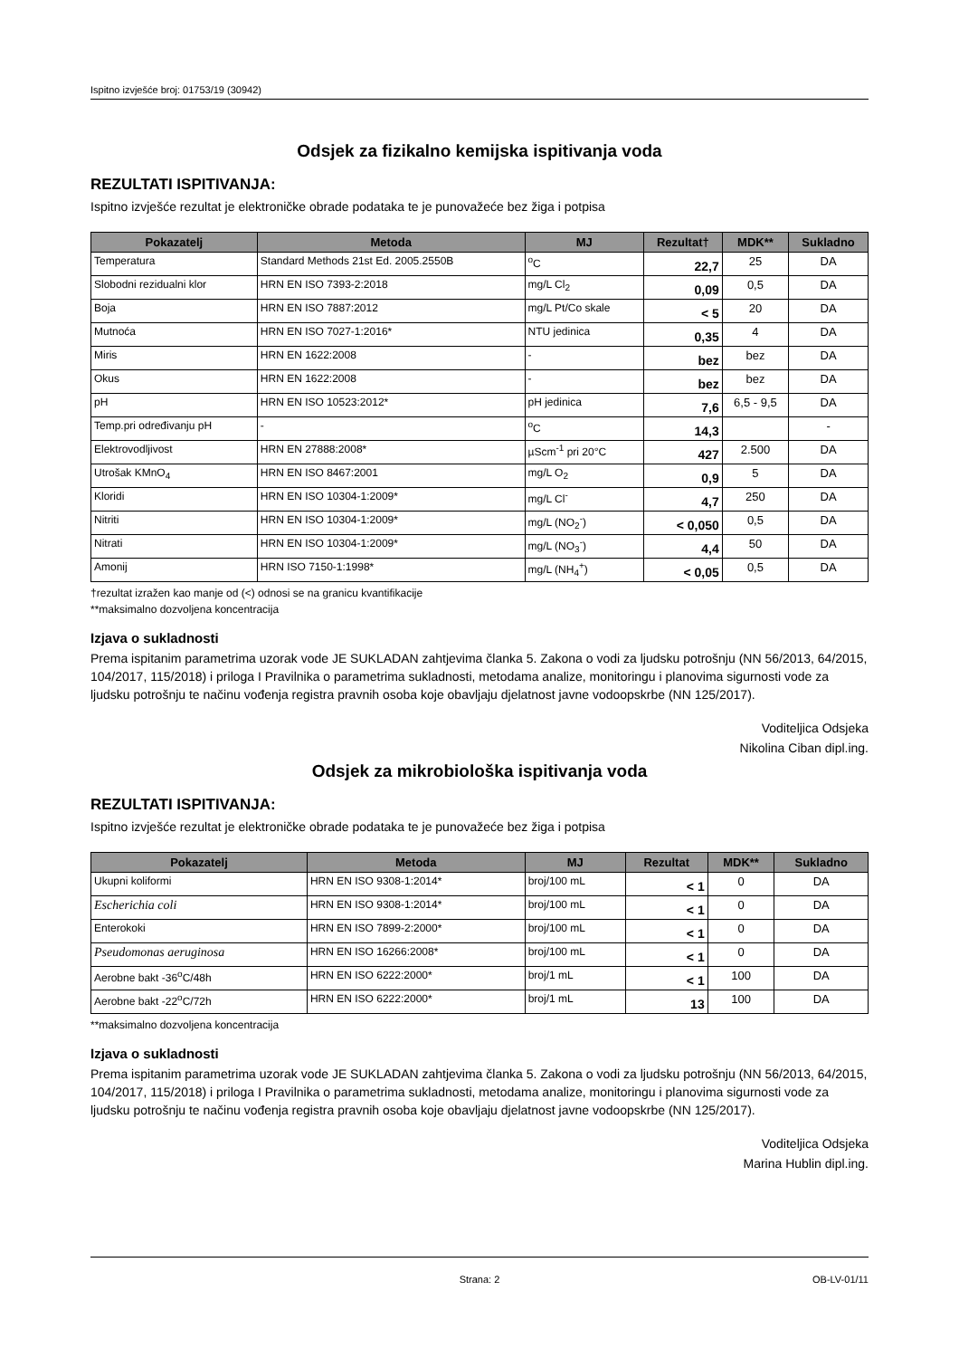Ispitno izvješće broj: 01753/19 (30942)
Odsjek za fizikalno kemijska ispitivanja voda
REZULTATI ISPITIVANJA:
Ispitno izvješće rezultat je elektroničke obrade podataka te je punovažeće bez žiga i potpisa
| Pokazatelj | Metoda | MJ | Rezultat† | MDK** | Sukladno |
| --- | --- | --- | --- | --- | --- |
| Temperatura | Standard Methods 21st Ed. 2005.2550B | <sup>o</sup> C | 22,7 | 25 | DA |
| Slobodni rezidualni klor | HRN EN ISO 7393-2:2018 | mg/L Cl<sub>2</sub> | 0,09 | 0,5 | DA |
| Boja | HRN EN ISO 7887:2012 | mg/L Pt/Co skale | < 5 | 20 | DA |
| Mutnoća | HRN EN ISO 7027-1:2016* | NTU jedinica | 0,35 | 4 | DA |
| Miris | HRN EN 1622:2008 | - | bez | bez | DA |
| Okus | HRN EN 1622:2008 | - | bez | bez | DA |
| pH | HRN EN ISO 10523:2012* | pH jedinica | 7,6 | 6,5 - 9,5 | DA |
| Temp.pri određivanju pH | - | <sup>o</sup> C | 14,3 | | - |
| Elektrovodljivost | HRN EN 27888:2008* | µScm<sup>-1</sup> pri 20°C | 427 | 2.500 | DA |
| Utrošak KMnO<sub>4</sub> | HRN EN ISO 8467:2001 | mg/L O<sub>2</sub> | 0,9 | 5 | DA |
| Kloridi | HRN EN ISO 10304-1:2009* | mg/L Cl<sup>-</sup> | 4,7 | 250 | DA |
| Nitriti | HRN EN ISO 10304-1:2009* | mg/L (NO<sub>2</sub><sup>-</sup>) | < 0,050 | 0,5 | DA |
| Nitrati | HRN EN ISO 10304-1:2009* | mg/L (NO<sub>3</sub><sup>-</sup>) | 4,4 | 50 | DA |
| Amonij | HRN ISO 7150-1:1998* | mg/L (NH<sub>4</sub><sup>+</sup>) | < 0,05 | 0,5 | DA |
†rezultat izražen kao manje od (<) odnosi se na granicu kvantifikacije
**maksimalno dozvoljena koncentracija
Izjava o sukladnosti
Prema ispitanim parametrima uzorak vode JE SUKLADAN zahtjevima članka 5. Zakona o vodi za ljudsku potrošnju (NN 56/2013, 64/2015, 104/2017, 115/2018) i priloga I Pravilnika o parametrima sukladnosti, metodama analize, monitoringu i planovima sigurnosti vode za ljudsku potrošnju te načinu vođenja registra pravnih osoba koje obavljaju djelatnost javne vodoopskrbe (NN 125/2017).
Voditeljica Odsjeka
Nikolina Ciban dipl.ing.
Odsjek za mikrobiološka ispitivanja voda
REZULTATI ISPITIVANJA:
Ispitno izvješće rezultat je elektroničke obrade podataka te je punovažeće bez žiga i potpisa
| Pokazatelj | Metoda | MJ | Rezultat | MDK** | Sukladno |
| --- | --- | --- | --- | --- | --- |
| Ukupni koliformi | HRN EN ISO 9308-1:2014* | broj/100 mL | < 1 | 0 | DA |
| Escherichia coli | HRN EN ISO 9308-1:2014* | broj/100 mL | < 1 | 0 | DA |
| Enterokoki | HRN EN ISO 7899-2:2000* | broj/100 mL | < 1 | 0 | DA |
| Pseudomonas aeruginosa | HRN EN ISO 16266:2008* | broj/100 mL | < 1 | 0 | DA |
| Aerobne bakt -36<sup>o</sup>C/48h | HRN EN ISO 6222:2000* | broj/1 mL | < 1 | 100 | DA |
| Aerobne bakt -22<sup>o</sup>C/72h | HRN EN ISO 6222:2000* | broj/1 mL | 13 | 100 | DA |
**maksimalno dozvoljena koncentracija
Izjava o sukladnosti
Prema ispitanim parametrima uzorak vode JE SUKLADAN zahtjevima članka 5. Zakona o vodi za ljudsku potrošnju (NN 56/2013, 64/2015, 104/2017, 115/2018) i priloga I Pravilnika o parametrima sukladnosti, metodama analize, monitoringu i planovima sigurnosti vode za ljudsku potrošnju te načinu vođenja registra pravnih osoba koje obavljaju djelatnost javne vodoopskrbe (NN 125/2017).
Voditeljica Odsjeka
Marina Hublin dipl.ing.
Strana: 2 OB-LV-01/11